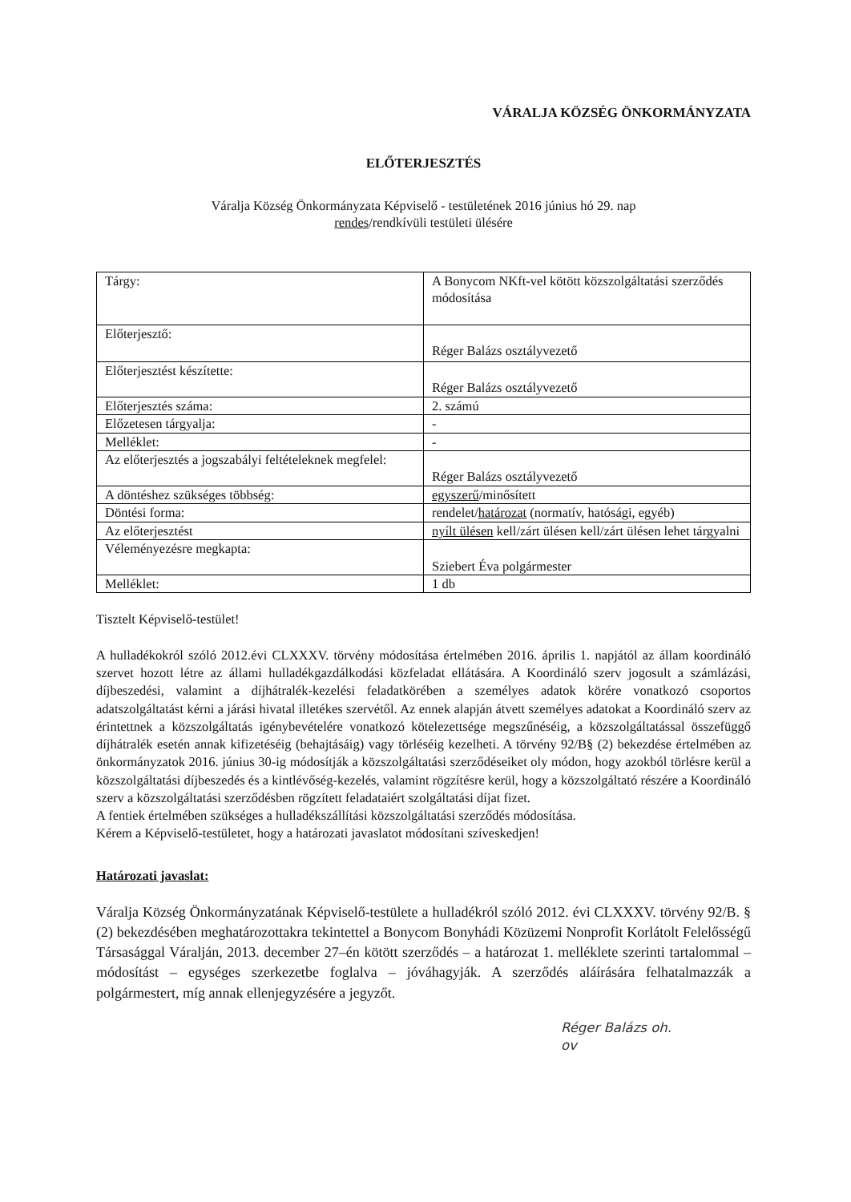VÁRALJA KÖZSÉG ÖNKORMÁNYZATA
ELŐTERJESZTÉS
Váralja Község Önkormányzata Képviselő - testületének 2016 június hó 29. nap
rendes/rendkívüli testületi ülésére
| Tárgy: | A Bonycom NKft-vel kötött közszolgáltatási szerződés módosítása |
| Előterjesztő: | Réger Balázs osztályvezető |
| Előterjesztést készítette: | Réger Balázs osztályvezető |
| Előterjesztés száma: | 2. számú |
| Előzetesen tárgyalja: | - |
| Melléklet: | - |
| Az előterjesztés a jogszabályi feltételeknek megfelel: | Réger Balázs osztályvezető |
| A döntéshez szükséges többség: | egyszerű /minősített |
| Döntési forma: | rendelet/ határozat (normatív, hatósági, egyéb) |
| Az előterjesztést | nyílt ülésen kell/zárt ülésen kell/zárt ülésen lehet tárgyalni |
| Véleményezésre megkapta: | Sziebert Éva polgármester |
| Melléklet: | 1 db |
Tisztelt Képviselő-testület!
A hulladékokról szóló 2012.évi CLXXXV. törvény módosítása értelmében 2016. április 1. napjától az állam koordináló szervet hozott létre az állami hulladékgazdálkodási közfeladat ellátására. A Koordináló szerv jogosult a számlázási, díjbeszedési, valamint a díjhátralék-kezelési feladatkörében a személyes adatok körére vonatkozó csoportos adatszolgáltatást kérni a járási hivatal illetékes szervétől. Az ennek alapján átvett személyes adatokat a Koordináló szerv az érintettnek a közszolgáltatás igénybevételére vonatkozó kötelezettsége megszűnéséig, a közszolgáltatással összefüggő díjhátralék esetén annak kifizetéséig (behajtásáig) vagy törléséig kezelheti. A törvény 92/B§ (2) bekezdése értelmében az önkormányzatok 2016. június 30-ig módosítják a közszolgáltatási szerződéseiket oly módon, hogy azokból törlésre kerül a közszolgáltatási díjbeszedés és a kintlévőség-kezelés, valamint rögzítésre kerül, hogy a közszolgáltató részére a Koordináló szerv a közszolgáltatási szerződésben rögzített feladataiért szolgáltatási díjat fizet.
A fentiek értelmében szükséges a hulladékszállítási közszolgáltatási szerződés módosítása.
Kérem a Képviselő-testületet, hogy a határozati javaslatot módosítani szíveskedjen!
Határozati javaslat:
Váralja Község Önkormányzatának Képviselő-testülete a hulladékról szóló 2012. évi CLXXXV. törvény 92/B. § (2) bekezdésében meghatározottakra tekintettel a Bonycom Bonyhádi Közüzemi Nonprofit Korlátolt Felelősségű Társasággal Váralján, 2013. december 27–én kötött szerződés – a határozat 1. melléklete szerinti tartalommal – módosítást – egységes szerkezetbe foglalva – jóváhagyják. A szerződés aláírására felhatalmazzák a polgármestert, míg annak ellenjegyzésére a jegyzőt.
Réger Balázs oh.
ov